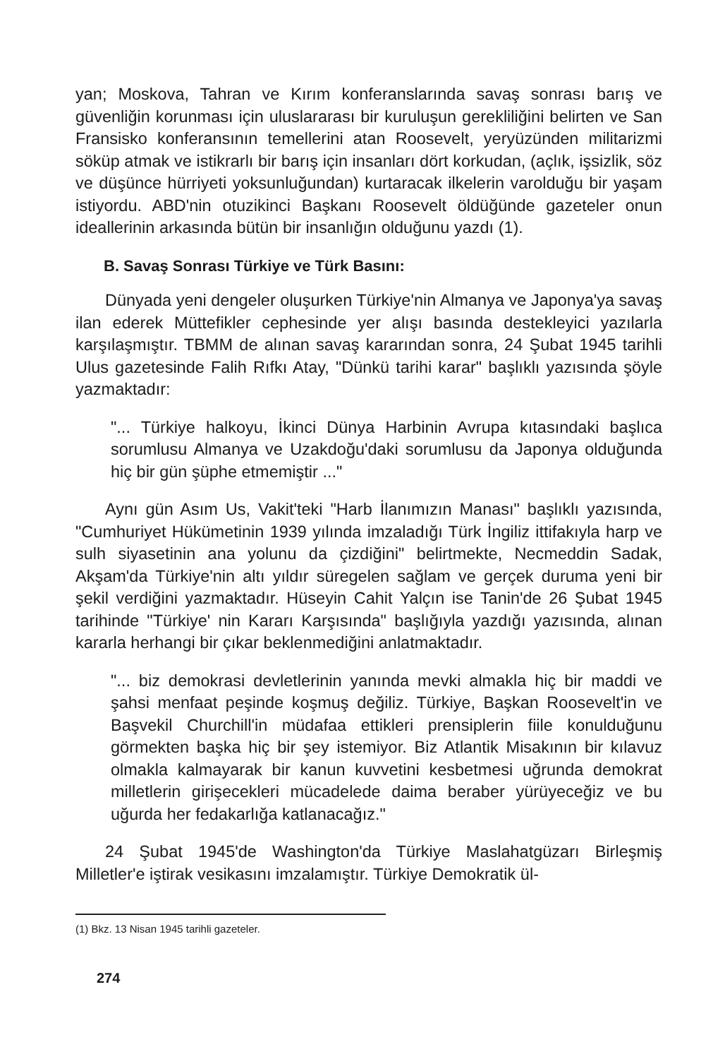yan; Moskova, Tahran ve Kırım konferanslarında savaş sonrası barış ve güvenliğin korunması için uluslararası bir kuruluşun gerekliliğini belirten ve San Fransisko konferansının temellerini atan Roosevelt, yeryüzünden militarizmi söküp atmak ve istikrarlı bir barış için insanları dört korkudan, (açlık, işsizlik, söz ve düşünce hürriyeti yoksunluğundan) kurtaracak ilkelerin varolduğu bir yaşam istiyordu. ABD'nin otuzikinci Başkanı Roosevelt öldüğünde gazeteler onun ideallerinin arkasında bütün bir insanlığın olduğunu yazdı (1).
B. Savaş Sonrası Türkiye ve Türk Basını:
Dünyada yeni dengeler oluşurken Türkiye'nin Almanya ve Japonya'ya savaş ilan ederek Müttefikler cephesinde yer alışı basında destekleyici yazılarla karşılaşmıştır. TBMM de alınan savaş kararından sonra, 24 Şubat 1945 tarihli Ulus gazetesinde Falih Rıfkı Atay, "Dünkü tarihi karar" başlıklı yazısında şöyle yazmaktadır:
"... Türkiye halkoyu, İkinci Dünya Harbinin Avrupa kıtasındaki başlıca sorumlusu Almanya ve Uzakdoğu'daki sorumlusu da Japonya olduğunda hiç bir gün şüphe etmemiştir ..."
Aynı gün Asım Us, Vakit'teki "Harb İlanımızın Manası" başlıklı yazısında, "Cumhuriyet Hükümetinin 1939 yılında imzaladığı Türk İngiliz ittifakıyla harp ve sulh siyasetinin ana yolunu da çizdiğini" belirtmekte, Necmeddin Sadak, Akşam'da Türkiye'nin altı yıldır süregelen sağlam ve gerçek duruma yeni bir şekil verdiğini yazmaktadır. Hüseyin Cahit Yalçın ise Tanin'de 26 Şubat 1945 tarihinde "Türkiye' nin Kararı Karşısında" başlığıyla yazdığı yazısında, alınan kararla herhangi bir çıkar beklenmediğini anlatmaktadır.
"... biz demokrasi devletlerinin yanında mevki almakla hiç bir maddi ve şahsi menfaat peşinde koşmuş değiliz. Türkiye, Başkan Roosevelt'in ve Başvekil Churchill'in müdafaa ettikleri prensiplerin fiile konulduğunu görmekten başka hiç bir şey istemiyor. Biz Atlantik Misakının bir kılavuz olmakla kalmayarak bir kanun kuvvetini kesbetmesi uğrunda demokrat milletlerin girişecekleri mücadelede daima beraber yürüyeceğiz ve bu uğurda her fedakarlığa katlanacağız."
24 Şubat 1945'de Washington'da Türkiye Maslahatgüzarı Birleşmiş Milletler'e iştirak vesikasını imzalamıştır. Türkiye Demokratik ül-
(1) Bkz. 13 Nisan 1945 tarihli gazeteler.
274